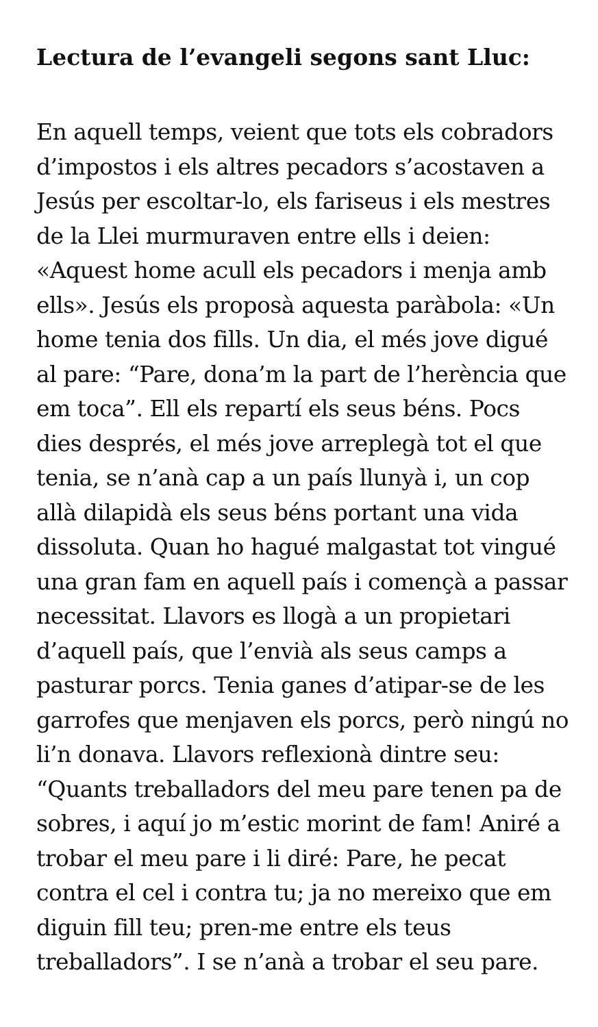Lectura de l’evangeli segons sant Lluc:
En aquell temps, veient que tots els cobradors d’impostos i els altres pecadors s’acostaven a Jesús per escoltar-lo, els fariseus i els mestres de la Llei murmuraven entre ells i deien: «Aquest home acull els pecadors i menja amb ells». Jesús els proposà aquesta paràbola: «Un home tenia dos fills. Un dia, el més jove digué al pare: “Pare, dona’m la part de l’herència que em toca”. Ell els repartí els seus béns. Pocs dies després, el més jove arreplegà tot el que tenia, se n’anà cap a un país llunyà i, un cop allà dilapidà els seus béns portant una vida dissoluta. Quan ho hagué malgastat tot vingué una gran fam en aquell país i començà a passar necessitat. Llavors es llogà a un propietari d’aquell país, que l’envià als seus camps a pasturar porcs. Tenia ganes d’atipar-se de les garrofes que menjaven els porcs, però ningú no li’n donava. Llavors reflexionà dintre seu: “Quants treballadors del meu pare tenen pa de sobres, i aquí jo m’estic morint de fam! Aniré a trobar el meu pare i li diré: Pare, he pecat contra el cel i contra tu; ja no mereixo que em diguin fill teu; pren-me entre els teus treballadors”. I se n’anà a trobar el seu pare.